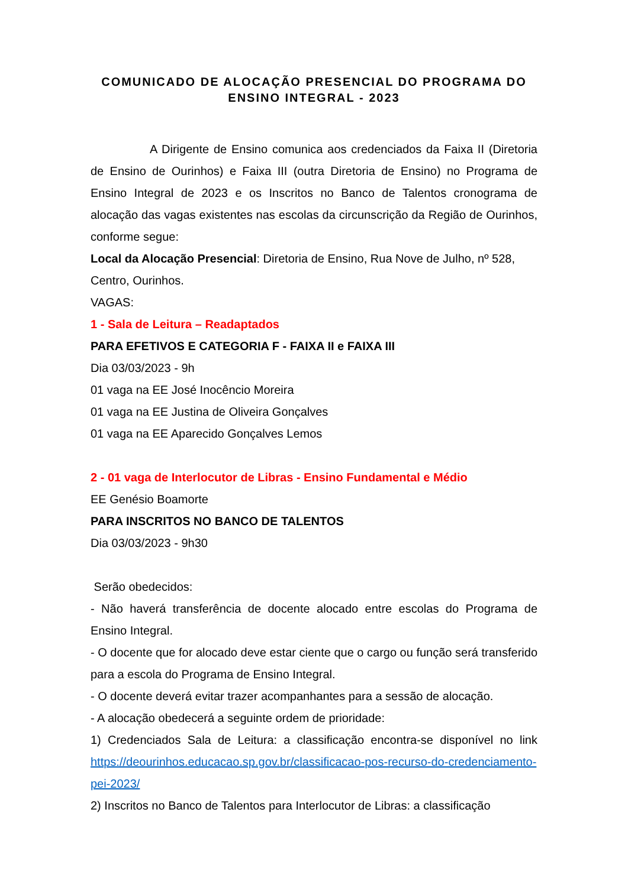COMUNICADO DE ALOCAÇÃO PRESENCIAL DO PROGRAMA DO ENSINO INTEGRAL - 2023
A Dirigente de Ensino comunica aos credenciados da Faixa II (Diretoria de Ensino de Ourinhos) e Faixa III (outra Diretoria de Ensino) no Programa de Ensino Integral de 2023 e os Inscritos no Banco de Talentos cronograma de alocação das vagas existentes nas escolas da circunscrição da Região de Ourinhos, conforme segue:
Local da Alocação Presencial: Diretoria de Ensino, Rua Nove de Julho, nº 528, Centro, Ourinhos.
VAGAS:
1 - Sala de Leitura – Readaptados
PARA EFETIVOS E CATEGORIA F - FAIXA II e FAIXA III
Dia 03/03/2023 - 9h
01 vaga na EE José Inocêncio Moreira
01 vaga na EE Justina de Oliveira Gonçalves
01 vaga na EE Aparecido Gonçalves Lemos
2 - 01 vaga de Interlocutor de Libras - Ensino Fundamental e Médio
EE Genésio Boamorte
PARA INSCRITOS NO BANCO DE TALENTOS
Dia 03/03/2023 - 9h30
Serão obedecidos:
- Não haverá transferência de docente alocado entre escolas do Programa de Ensino Integral.
- O docente que for alocado deve estar ciente que o cargo ou função será transferido para a escola do Programa de Ensino Integral.
- O docente deverá evitar trazer acompanhantes para a sessão de alocação.
- A alocação obedecerá a seguinte ordem de prioridade:
1) Credenciados Sala de Leitura: a classificação encontra-se disponível no link https://deourinhos.educacao.sp.gov.br/classificacao-pos-recurso-do-credenciamento-pei-2023/
2) Inscritos no Banco de Talentos para Interlocutor de Libras: a classificação